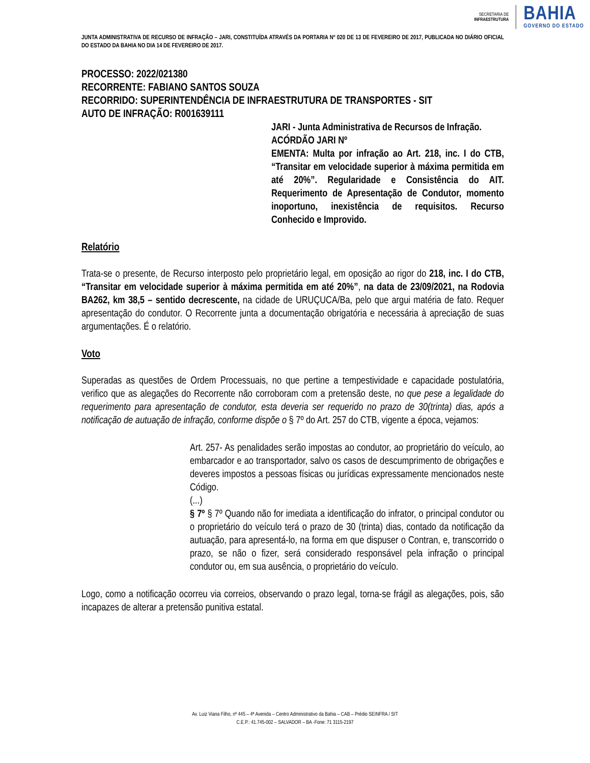SECRETARIA DE
INFRAESTRUTURA
BAHIA
GOVERNO DO ESTADO
JUNTA ADMINISTRATIVA DE RECURSO DE INFRAÇÃO – JARI, CONSTITUÍDA ATRAVÉS DA PORTARIA Nº 020 DE 13 DE FEVEREIRO DE 2017, PUBLICADA NO DIÁRIO OFICIAL DO ESTADO DA BAHIA NO DIA 14 DE FEVEREIRO DE 2017.
PROCESSO: 2022/021380
RECORRENTE: FABIANO SANTOS SOUZA
RECORRIDO: SUPERINTENDÊNCIA DE INFRAESTRUTURA DE TRANSPORTES - SIT
AUTO DE INFRAÇÃO: R001639111
JARI - Junta Administrativa de Recursos de Infração.
ACÓRDÃO JARI Nº
EMENTA: Multa por infração ao Art. 218, inc. I do CTB, “Transitar em velocidade superior à máxima permitida em até 20%”. Regularidade e Consistência do AIT. Requerimento de Apresentação de Condutor, momento inoportuno, inexistência de requisitos. Recurso Conhecido e Improvido.
Relatório
Trata-se o presente, de Recurso interposto pelo proprietário legal, em oposição ao rigor do 218, inc. I do CTB, “Transitar em velocidade superior à máxima permitida em até 20%”, na data de 23/09/2021, na Rodovia BA262, km 38,5 – sentido decrescente, na cidade de URUÇUCA/Ba, pelo que argui matéria de fato. Requer apresentação do condutor. O Recorrente junta a documentação obrigatória e necessária à apreciação de suas argumentações. É o relatório.
Voto
Superadas as questões de Ordem Processuais, no que pertine a tempestividade e capacidade postulatória, verifico que as alegações do Recorrente não corroboram com a pretensão deste, no que pese a legalidade do requerimento para apresentação de condutor, esta deveria ser requerido no prazo de 30(trinta) dias, após a notificação de autuação de infração, conforme dispõe o § 7º do Art. 257 do CTB, vigente a época, vejamos:
Art. 257- As penalidades serão impostas ao condutor, ao proprietário do veículo, ao embarcador e ao transportador, salvo os casos de descumprimento de obrigações e deveres impostos a pessoas físicas ou jurídicas expressamente mencionados neste Código.
(...)
§ 7º § 7º Quando não for imediata a identificação do infrator, o principal condutor ou o proprietário do veículo terá o prazo de 30 (trinta) dias, contado da notificação da autuação, para apresentá-lo, na forma em que dispuser o Contran, e, transcorrido o prazo, se não o fizer, será considerado responsável pela infração o principal condutor ou, em sua ausência, o proprietário do veículo.
Logo, como a notificação ocorreu via correios, observando o prazo legal, torna-se frágil as alegações, pois, são incapazes de alterar a pretensão punitiva estatal.
Av. Luiz Viana Filho, nº 445 – 4ª Avenida – Centro Administrativo da Bahia – CAB – Prédio SEINFRA / SIT
C.E.P.: 41.745-002 – SALVADOR – BA -Fone: 71 3115-2197